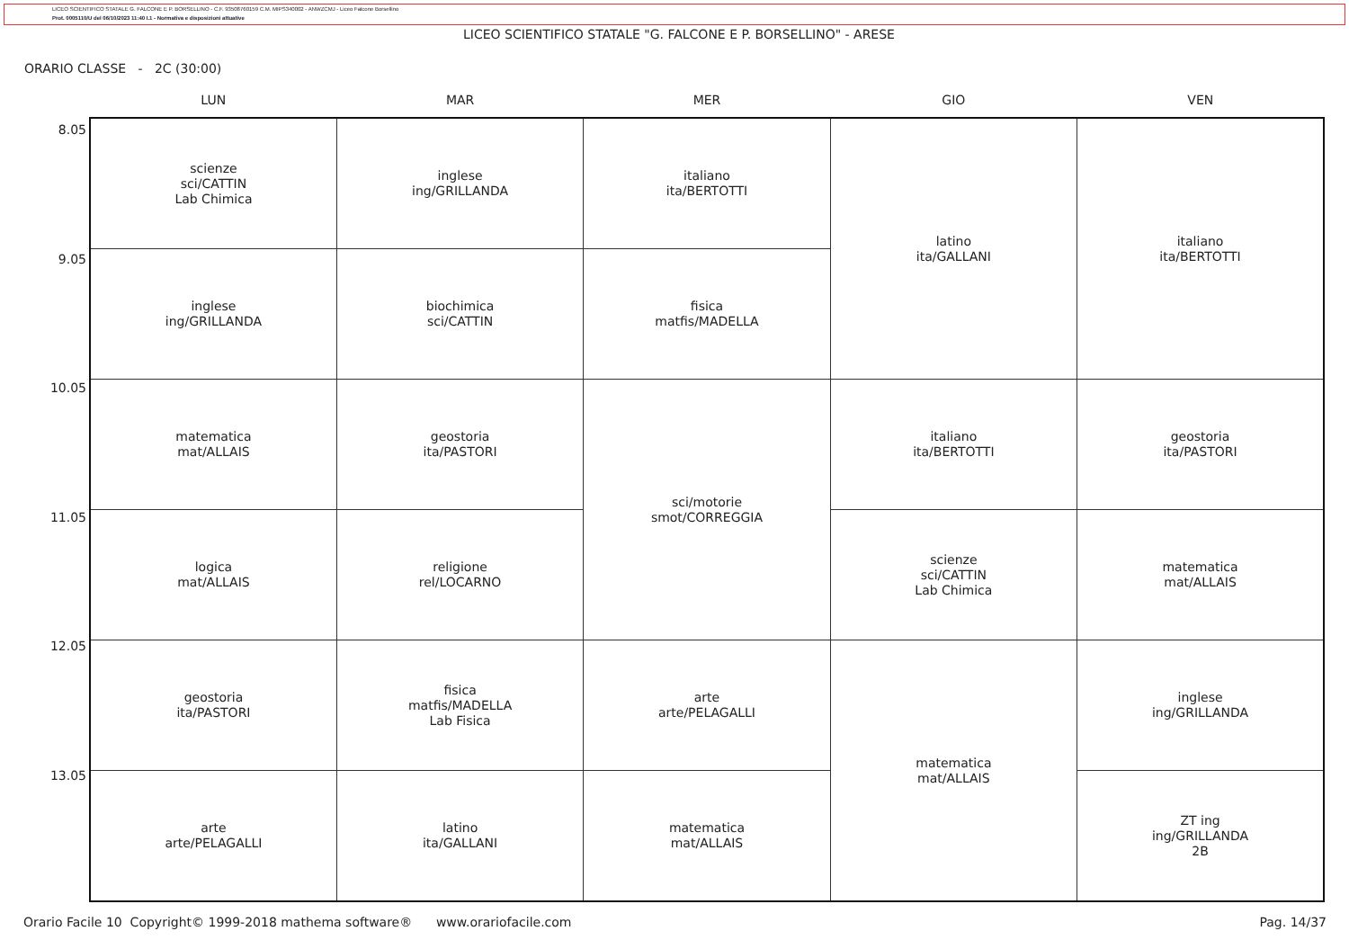LICEO SCIENTIFICO STATALE G. FALCONE E P. BORSELLINO - C.F. 93508760159 C.M. MIPS340002 - ANWZCMJ - Liceo Falcone Borsellino
Prot. 0005110/U del 06/10/2023 11:40 I.1 - Normativa e disposizioni attuative
LICEO SCIENTIFICO STATALE "G. FALCONE E P. BORSELLINO" - ARESE
ORARIO CLASSE - 2C (30:00)
8.05
9.05
10.05
11.05
12.05
13.05
| LUN | MAR | MER | GIO | VEN |
| --- | --- | --- | --- | --- |
| scienze sci/CATTIN Lab Chimica | inglese ing/GRILLANDA | italiano ita/BERTOTTI | latino ita/GALLANI | italiano ita/BERTOTTI |
| inglese ing/GRILLANDA | biochimica sci/CATTIN | fisica matfis/MADELLA | | |
| matematica mat/ALLAIS | geostoria ita/PASTORI | sci/motorie smot/CORREGGIA | italiano ita/BERTOTTI | geostoria ita/PASTORI |
| logica mat/ALLAIS | religione rel/LOCARNO | | scienze sci/CATTIN Lab Chimica | matematica mat/ALLAIS |
| geostoria ita/PASTORI | fisica matfis/MADELLA Lab Fisica | arte arte/PELAGALLI | matematica mat/ALLAIS | inglese ing/GRILLANDA |
| arte arte/PELAGALLI | latino ita/GALLANI | matematica mat/ALLAIS | | ZT ing ing/GRILLANDA 2B |
Orario Facile 10 Copyright© 1999-2018 mathema software® www.orariofacile.com Pag. 14/37